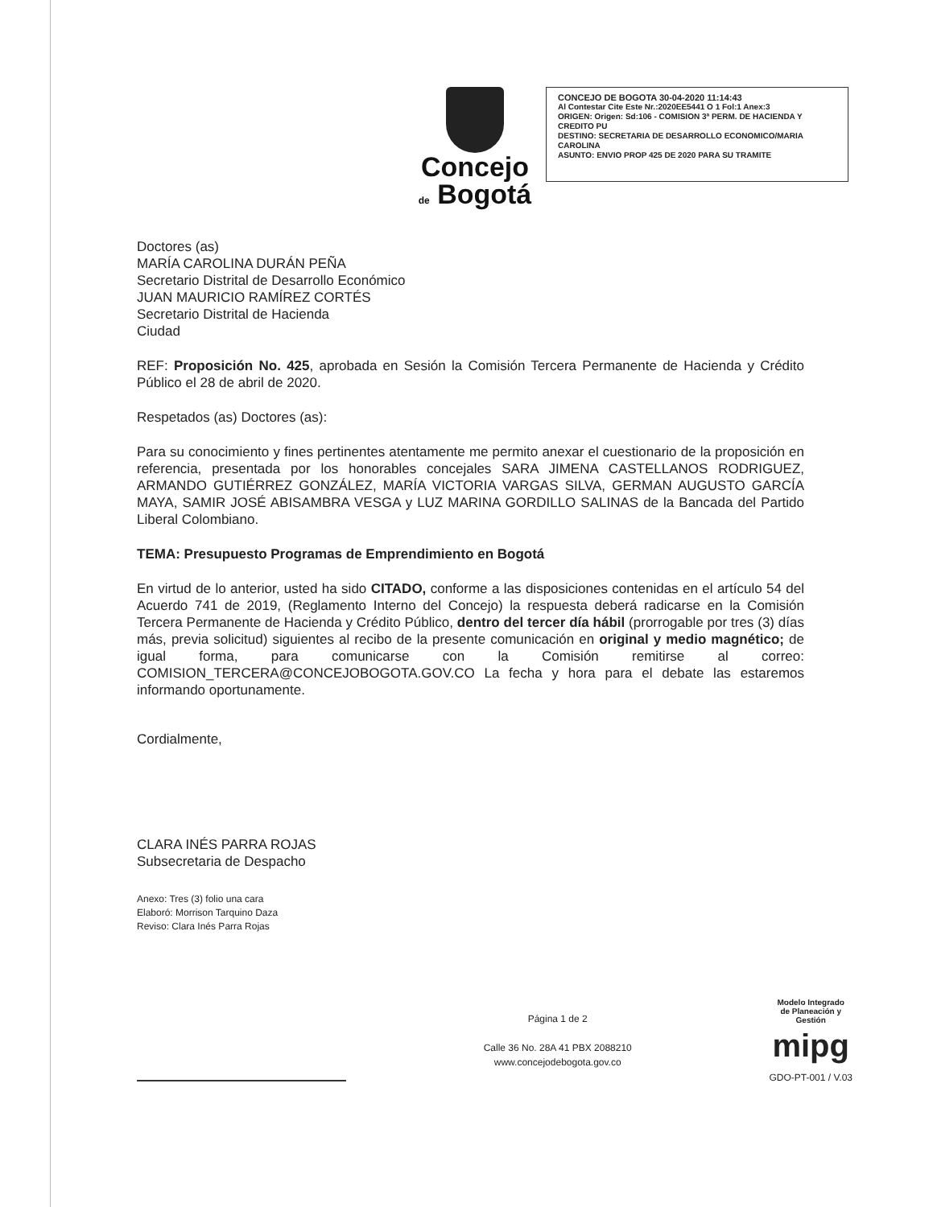Concejo
de Bogotá
CONCEJO DE BOGOTA 30-04-2020 11:14:43
Al Contestar Cite Este Nr.:2020EE5441 O 1 Fol:1 Anex:3
ORIGEN: Origen: Sd:106 - COMISION 3ª PERM. DE HACIENDA Y CREDITO PU
DESTINO: SECRETARIA DE DESARROLLO ECONOMICO/MARIA CAROLINA
ASUNTO: ENVIO PROP 425 DE 2020 PARA SU TRAMITE
Doctores (as)
MARÍA CAROLINA DURÁN PEÑA
Secretario Distrital de Desarrollo Económico
JUAN MAURICIO RAMÍREZ CORTÉS
Secretario Distrital de Hacienda
Ciudad
REF: Proposición No. 425, aprobada en Sesión la Comisión Tercera Permanente de Hacienda y Crédito Público el 28 de abril de 2020.
Respetados (as) Doctores (as):
Para su conocimiento y fines pertinentes atentamente me permito anexar el cuestionario de la proposición en referencia, presentada por los honorables concejales SARA JIMENA CASTELLANOS RODRIGUEZ, ARMANDO GUTIÉRREZ GONZÁLEZ, MARÍA VICTORIA VARGAS SILVA, GERMAN AUGUSTO GARCÍA MAYA, SAMIR JOSÉ ABISAMBRA VESGA y LUZ MARINA GORDILLO SALINAS de la Bancada del Partido Liberal Colombiano.
TEMA: Presupuesto Programas de Emprendimiento en Bogotá
En virtud de lo anterior, usted ha sido CITADO, conforme a las disposiciones contenidas en el artículo 54 del Acuerdo 741 de 2019, (Reglamento Interno del Concejo) la respuesta deberá radicarse en la Comisión Tercera Permanente de Hacienda y Crédito Público, dentro del tercer día hábil (prorrogable por tres (3) días más, previa solicitud) siguientes al recibo de la presente comunicación en original y medio magnético; de igual forma, para comunicarse con la Comisión remitirse al correo: COMISION_TERCERA@CONCEJOBOGOTA.GOV.CO La fecha y hora para el debate las estaremos informando oportunamente.
Cordialmente,
CLARA INÉS PARRA ROJAS
Subsecretaria de Despacho
Anexo: Tres (3) folio una cara
Elaboró: Morrison Tarquino Daza
Reviso: Clara Inés Parra Rojas
Página 1 de 2
Calle 36 No. 28A 41 PBX 2088210
www.concejodebogota.gov.co
Modelo Integrado
de Planeación y
Gestión
mipg
GDO-PT-001 / V.03